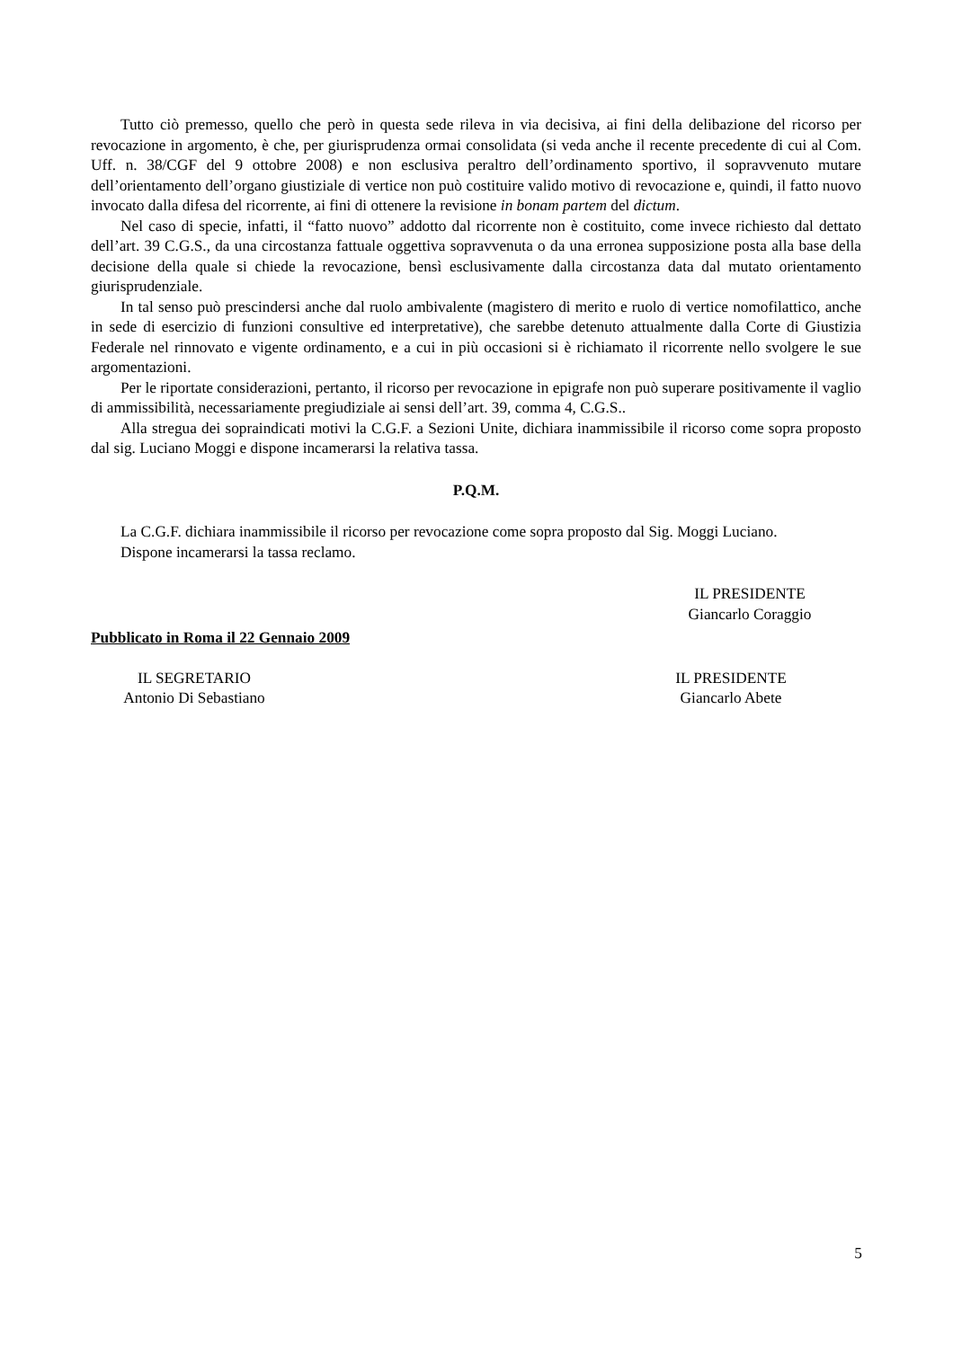Tutto ciò premesso, quello che però in questa sede rileva in via decisiva, ai fini della delibazione del ricorso per revocazione in argomento, è che, per giurisprudenza ormai consolidata (si veda anche il recente precedente di cui al Com. Uff. n. 38/CGF del 9 ottobre 2008) e non esclusiva peraltro dell’ordinamento sportivo, il sopravvenuto mutare dell’orientamento dell’organo giustiziale di vertice non può costituire valido motivo di revocazione e, quindi, il fatto nuovo invocato dalla difesa del ricorrente, ai fini di ottenere la revisione in bonam partem del dictum.
Nel caso di specie, infatti, il “fatto nuovo” addotto dal ricorrente non è costituito, come invece richiesto dal dettato dell’art. 39 C.G.S., da una circostanza fattuale oggettiva sopravvenuta o da una erronea supposizione posta alla base della decisione della quale si chiede la revocazione, bensì esclusivamente dalla circostanza data dal mutato orientamento giurisprudenziale.
In tal senso può prescindersi anche dal ruolo ambivalente (magistero di merito e ruolo di vertice nomofilattico, anche in sede di esercizio di funzioni consultive ed interpretative), che sarebbe detenuto attualmente dalla Corte di Giustizia Federale nel rinnovato e vigente ordinamento, e a cui in più occasioni si è richiamato il ricorrente nello svolgere le sue argomentazioni.
Per le riportate considerazioni, pertanto, il ricorso per revocazione in epigrafe non può superare positivamente il vaglio di ammissibilità, necessariamente pregiudiziale ai sensi dell’art. 39, comma 4, C.G.S..
Alla stregua dei sopraindicati motivi la C.G.F. a Sezioni Unite, dichiara inammissibile il ricorso come sopra proposto dal sig. Luciano Moggi e dispone incamerarsi la relativa tassa.
P.Q.M.
La C.G.F. dichiara inammissibile il ricorso per revocazione come sopra proposto dal Sig. Moggi Luciano.
Dispone incamerarsi la tassa reclamo.
IL PRESIDENTE
Giancarlo Coraggio
Pubblicato in Roma il 22 Gennaio 2009
IL SEGRETARIO
Antonio Di Sebastiano
IL PRESIDENTE
Giancarlo Abete
5